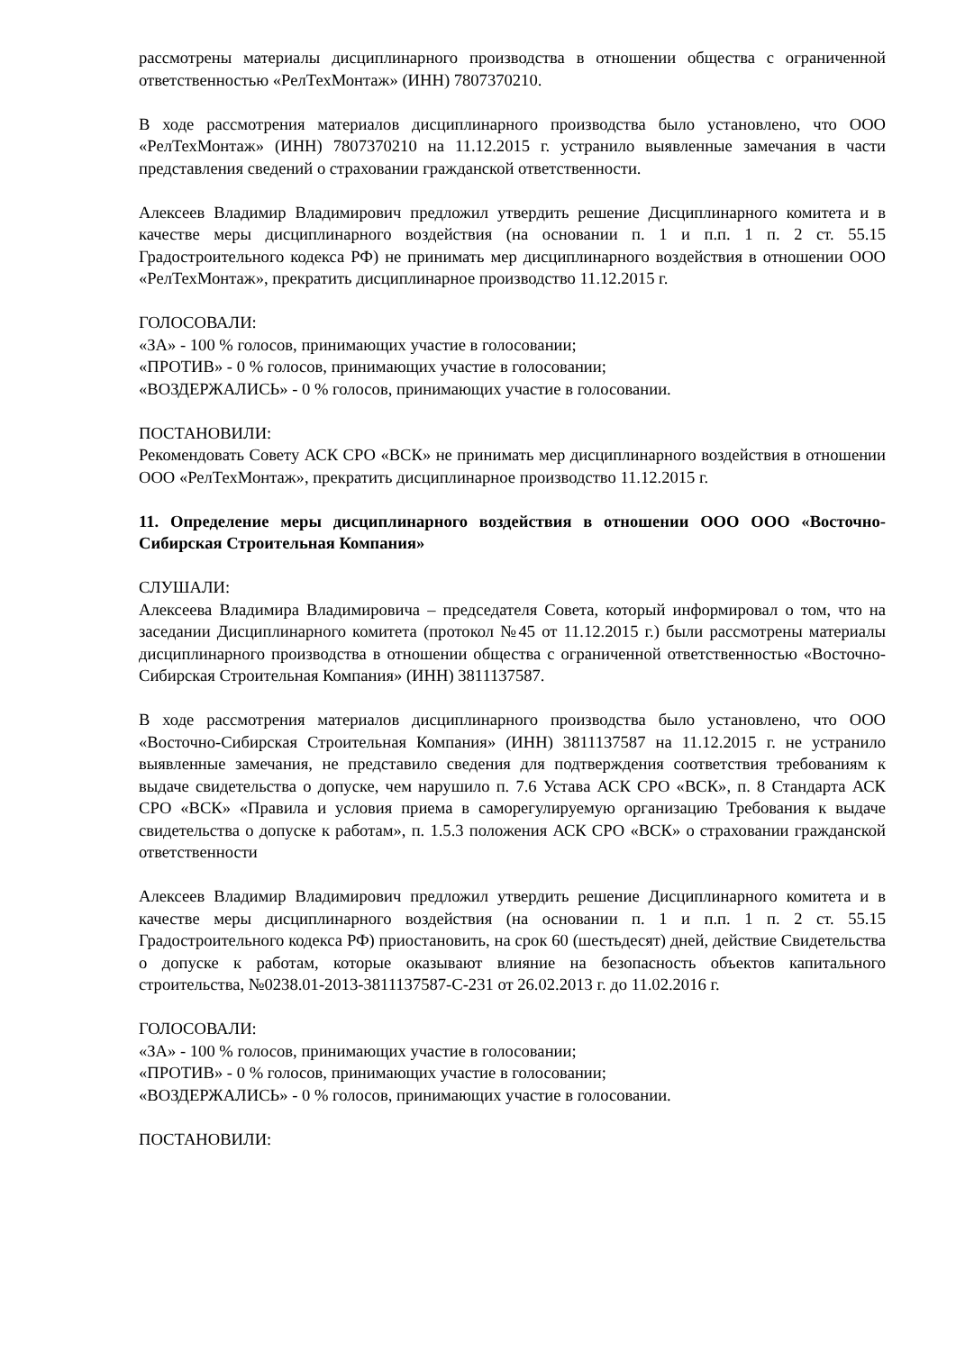рассмотрены материалы дисциплинарного производства в отношении общества с ограниченной ответственностью «РелТехМонтаж» (ИНН) 7807370210.
В ходе рассмотрения материалов дисциплинарного производства было установлено, что ООО «РелТехМонтаж» (ИНН) 7807370210 на 11.12.2015 г. устранило выявленные замечания в части представления сведений о страховании гражданской ответственности.
Алексеев Владимир Владимирович предложил утвердить решение Дисциплинарного комитета и в качестве меры дисциплинарного воздействия (на основании п. 1 и п.п. 1 п. 2 ст. 55.15 Градостроительного кодекса РФ) не принимать мер дисциплинарного воздействия в отношении ООО «РелТехМонтаж», прекратить дисциплинарное производство 11.12.2015 г.
ГОЛОСОВАЛИ:
«ЗА» - 100 % голосов, принимающих участие в голосовании;
«ПРОТИВ» - 0 % голосов, принимающих участие в голосовании;
«ВОЗДЕРЖАЛИСЬ» - 0 % голосов, принимающих участие в голосовании.
ПОСТАНОВИЛИ:
Рекомендовать Совету АСК СРО «ВСК» не принимать мер дисциплинарного воздействия в отношении ООО «РелТехМонтаж», прекратить дисциплинарное производство 11.12.2015 г.
11. Определение меры дисциплинарного воздействия в отношении ООО ООО «Восточно-Сибирская Строительная Компания»
СЛУШАЛИ:
Алексеева Владимира Владимировича – председателя Совета, который информировал о том, что на заседании Дисциплинарного комитета (протокол №45 от 11.12.2015 г.) были рассмотрены материалы дисциплинарного производства в отношении общества с ограниченной ответственностью «Восточно-Сибирская Строительная Компания» (ИНН) 3811137587.
В ходе рассмотрения материалов дисциплинарного производства было установлено, что ООО «Восточно-Сибирская Строительная Компания» (ИНН) 3811137587 на 11.12.2015 г. не устранило выявленные замечания, не представило сведения для подтверждения соответствия требованиям к выдаче свидетельства о допуске, чем нарушило п. 7.6 Устава АСК СРО «ВСК», п. 8 Стандарта АСК СРО «ВСК» «Правила и условия приема в саморегулируемую организацию Требования к выдаче свидетельства о допуске к работам», п. 1.5.3 положения АСК СРО «ВСК» о страховании гражданской ответственности
Алексеев Владимир Владимирович предложил утвердить решение Дисциплинарного комитета и в качестве меры дисциплинарного воздействия (на основании п. 1 и п.п. 1 п. 2 ст. 55.15 Градостроительного кодекса РФ) приостановить, на срок 60 (шестьдесят) дней, действие Свидетельства о допуске к работам, которые оказывают влияние на безопасность объектов капитального строительства, №0238.01-2013-3811137587-С-231 от 26.02.2013 г. до 11.02.2016 г.
ГОЛОСОВАЛИ:
«ЗА» - 100 % голосов, принимающих участие в голосовании;
«ПРОТИВ» - 0 % голосов, принимающих участие в голосовании;
«ВОЗДЕРЖАЛИСЬ» - 0 % голосов, принимающих участие в голосовании.
ПОСТАНОВИЛИ: